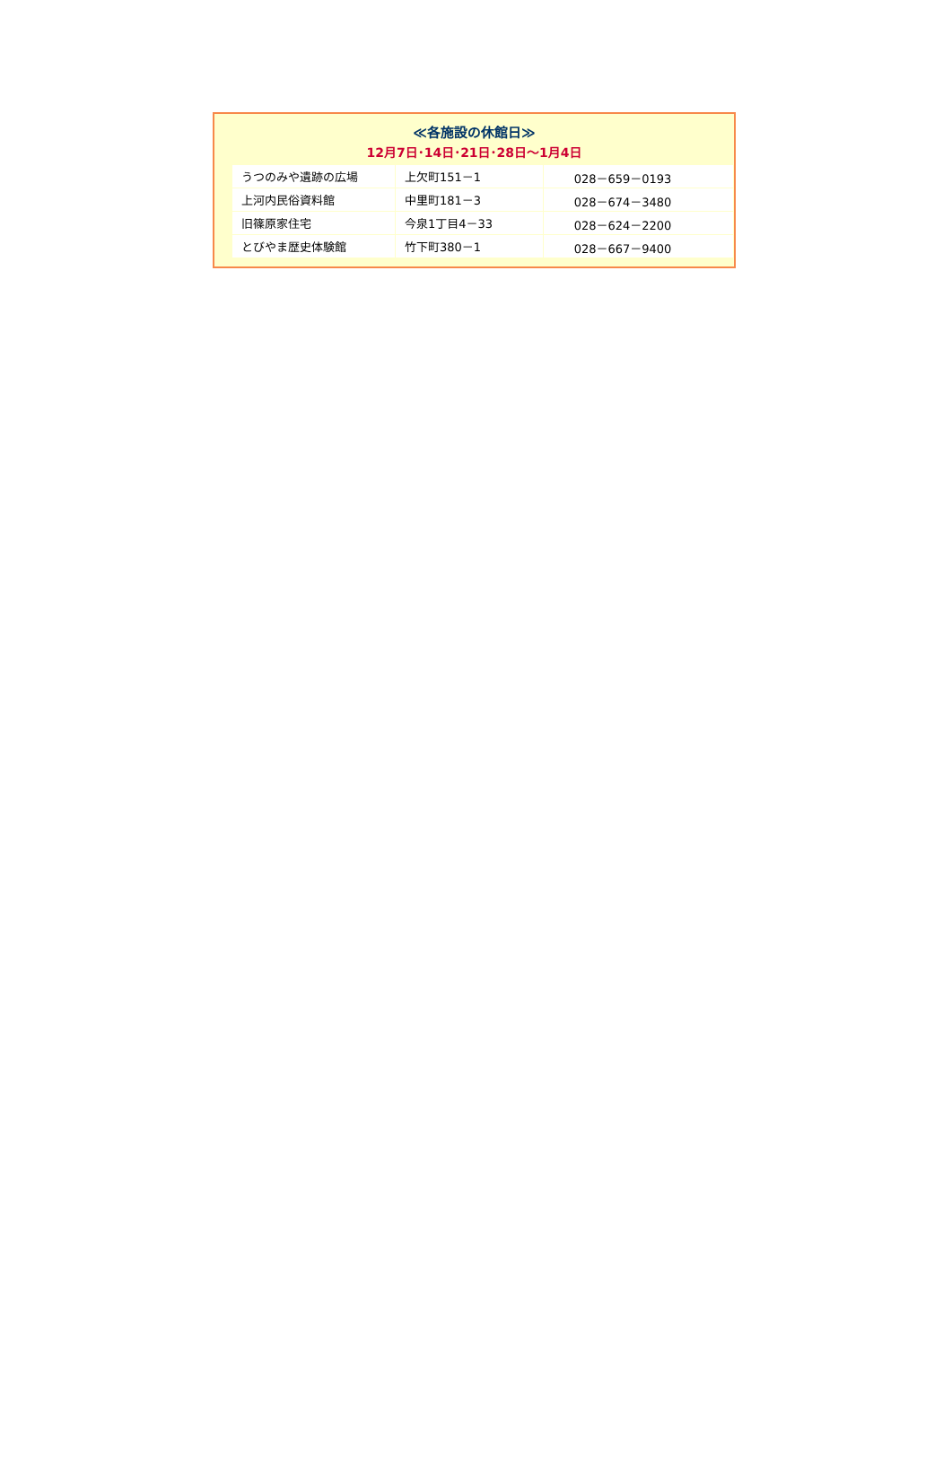≪各施設の休館日≫
12月7日･14日･21日･28日～1月4日
| うつのみや遺跡の広場 | 上欠町151－1 | 028－659－0193 |
| 上河内民俗資料館 | 中里町181－3 | 028－674－3480 |
| 旧篠原家住宅 | 今泉1丁目4－33 | 028－624－2200 |
| とびやま歴史体験館 | 竹下町380－1 | 028－667－9400 |